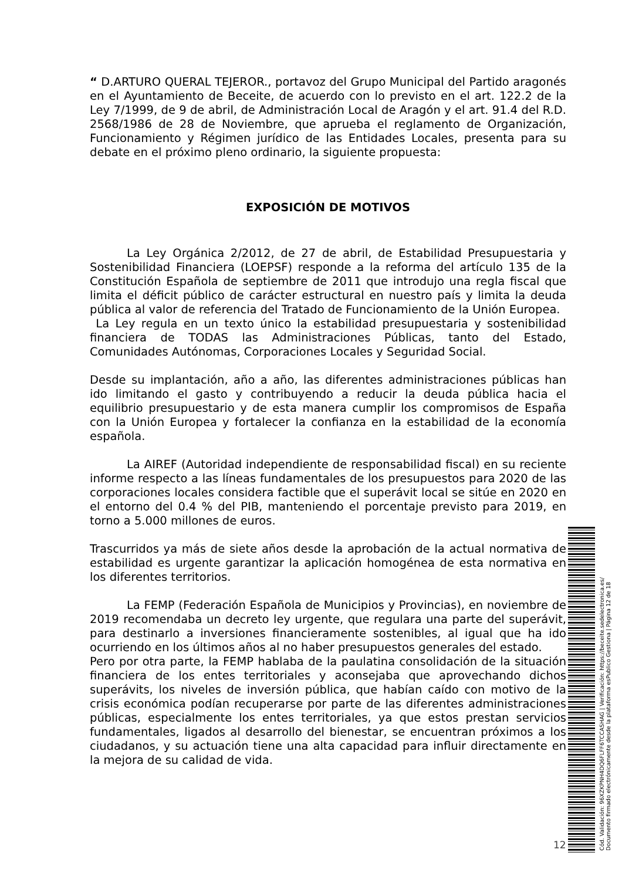“ D.ARTURO QUERAL TEJEROR., portavoz del Grupo Municipal del Partido aragonés en el Ayuntamiento de Beceite, de acuerdo con lo previsto en el art. 122.2 de la Ley 7/1999, de 9 de abril, de Administración Local de Aragón y el art. 91.4 del R.D. 2568/1986 de 28 de Noviembre, que aprueba el reglamento de Organización, Funcionamiento y Régimen jurídico de las Entidades Locales, presenta para su debate en el próximo pleno ordinario, la siguiente propuesta:
EXPOSICIÓN DE MOTIVOS
La Ley Orgánica 2/2012, de 27 de abril, de Estabilidad Presupuestaria y Sostenibilidad Financiera (LOEPSF) responde a la reforma del artículo 135 de la Constitución Española de septiembre de 2011 que introdujo una regla fiscal que limita el déficit público de carácter estructural en nuestro país y limita la deuda pública al valor de referencia del Tratado de Funcionamiento de la Unión Europea.
La Ley regula en un texto único la estabilidad presupuestaria y sostenibilidad financiera de TODAS las Administraciones Públicas, tanto del Estado, Comunidades Autónomas, Corporaciones Locales y Seguridad Social.
Desde su implantación, año a año, las diferentes administraciones públicas han ido limitando el gasto y contribuyendo a reducir la deuda pública hacia el equilibrio presupuestario y de esta manera cumplir los compromisos de España con la Unión Europea y fortalecer la confianza en la estabilidad de la economía española.
La AIREF (Autoridad independiente de responsabilidad fiscal) en su reciente informe respecto a las líneas fundamentales de los presupuestos para 2020 de las corporaciones locales considera factible que el superávit local se sitúe en 2020 en el entorno del 0.4 % del PIB, manteniendo el porcentaje previsto para 2019, en torno a 5.000 millones de euros.
Trascurridos ya más de siete años desde la aprobación de la actual normativa de estabilidad es urgente garantizar la aplicación homogénea de esta normativa en los diferentes territorios.
La FEMP (Federación Española de Municipios y Provincias), en noviembre de 2019 recomendaba un decreto ley urgente, que regulara una parte del superávit, para destinarlo a inversiones financieramente sostenibles, al igual que ha ido ocurriendo en los últimos años al no haber presupuestos generales del estado.
Pero por otra parte, la FEMP hablaba de la paulatina consolidación de la situación financiera de los entes territoriales y aconsejaba que aprovechando dichos superávits, los niveles de inversión pública, que habían caído con motivo de la crisis económica podían recuperarse por parte de las diferentes administraciones públicas, especialmente los entes territoriales, ya que estos prestan servicios fundamentales, ligados al desarrollo del bienestar, se encuentran próximos a los ciudadanos, y su actuación tiene una alta capacidad para influir directamente en la mejora de su calidad de vida.
12
Cód. Validación: 96XZKPNH4DQ6FLFF6TCCASHAG | Verificación: https://beceite.sedelectronica.es/
Documento firmado electrónicamente desde la plataforma esPublico Gestiona | Página 12 de 18